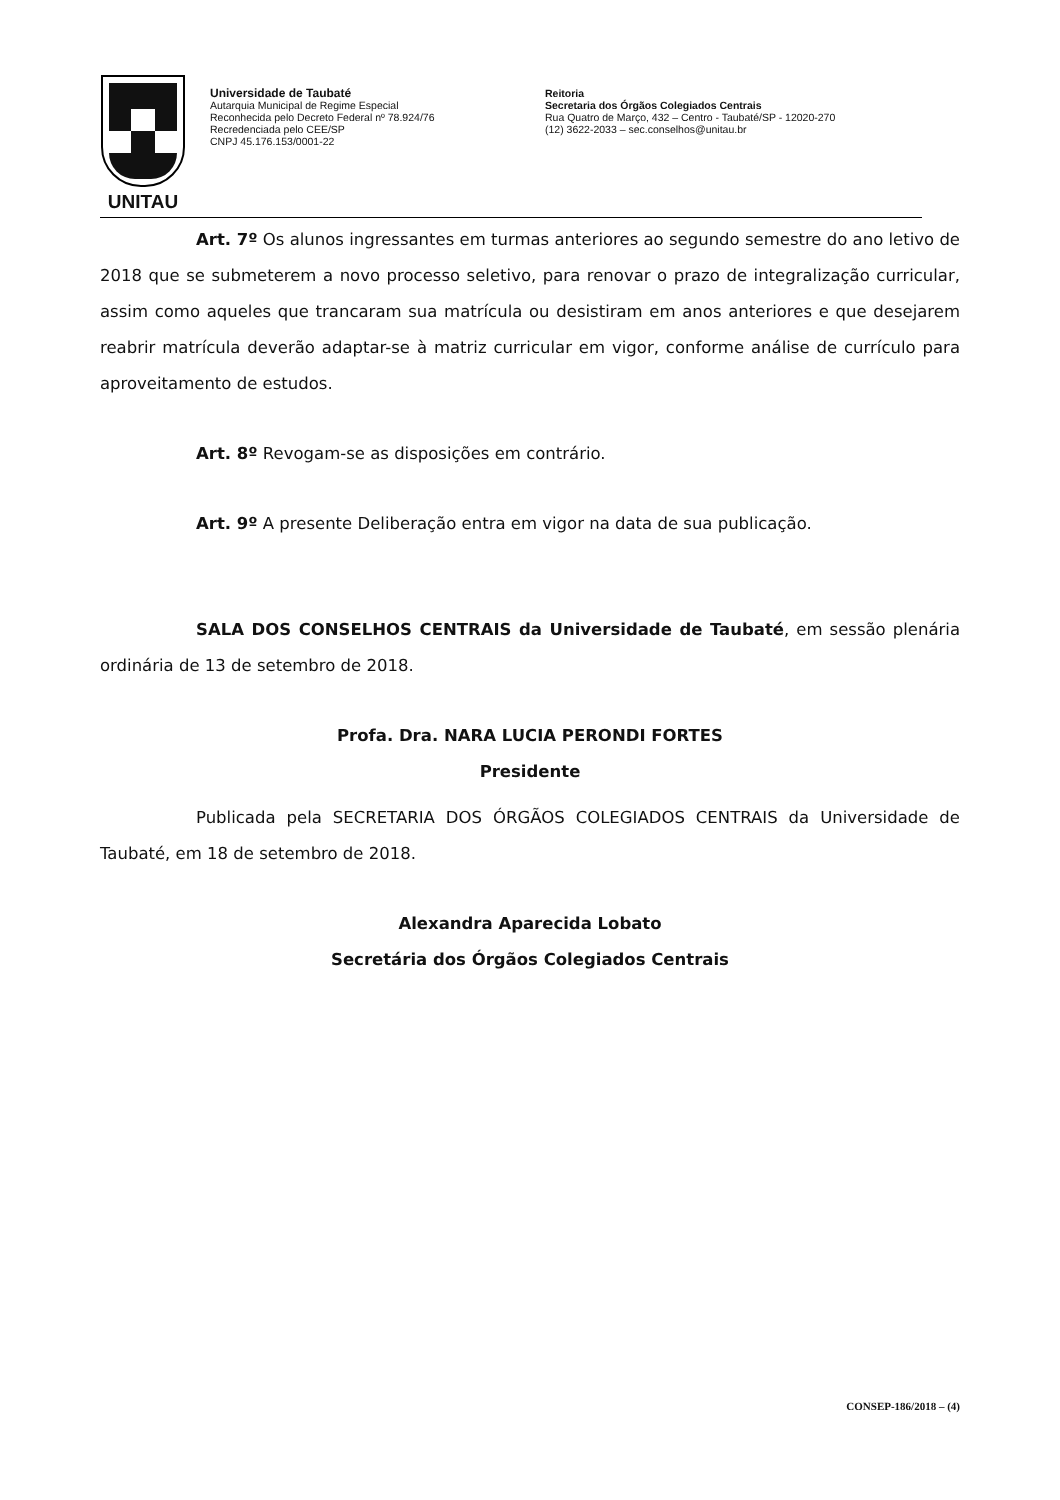UNITAU
Universidade de Taubaté
Autarquia Municipal de Regime Especial
Reconhecida pelo Decreto Federal nº 78.924/76
Recredenciada pelo CEE/SP
CNPJ 45.176.153/0001-22
Reitoria
Secretaria dos Órgãos Colegiados Centrais
Rua Quatro de Março, 432 – Centro - Taubaté/SP - 12020-270
(12) 3622-2033 – sec.conselhos@unitau.br
Art. 7º Os alunos ingressantes em turmas anteriores ao segundo semestre do ano letivo de 2018 que se submeterem a novo processo seletivo, para renovar o prazo de integralização curricular, assim como aqueles que trancaram sua matrícula ou desistiram em anos anteriores e que desejarem reabrir matrícula deverão adaptar-se à matriz curricular em vigor, conforme análise de currículo para aproveitamento de estudos.
Art. 8º Revogam-se as disposições em contrário.
Art. 9º A presente Deliberação entra em vigor na data de sua publicação.
SALA DOS CONSELHOS CENTRAIS da Universidade de Taubaté, em sessão plenária ordinária de 13 de setembro de 2018.
Profa. Dra. NARA LUCIA PERONDI FORTES
Presidente
Publicada pela SECRETARIA DOS ÓRGÃOS COLEGIADOS CENTRAIS da Universidade de Taubaté, em 18 de setembro de 2018.
Alexandra Aparecida Lobato
Secretária dos Órgãos Colegiados Centrais
CONSEP-186/2018 – (4)